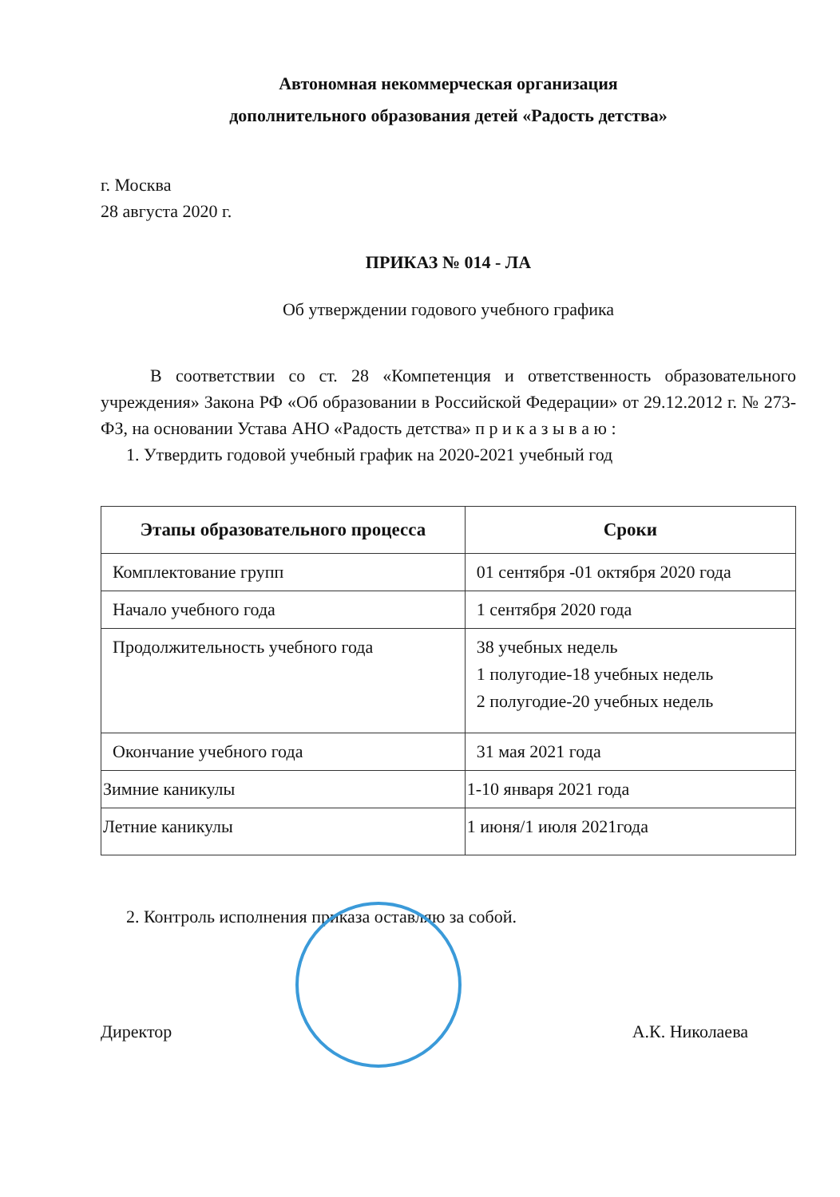Автономная некоммерческая организация
дополнительного образования детей «Радость детства»
г. Москва
28 августа 2020 г.
ПРИКАЗ № 014 - ЛА
Об утверждении годового учебного графика
В соответствии со ст. 28 «Компетенция и ответственность образовательного учреждения» Закона РФ «Об образовании в Российской Федерации» от 29.12.2012 г. № 273-ФЗ, на основании Устава АНО «Радость детства» п р и к а з ы в а ю :
1. Утвердить годовой учебный график на 2020-2021 учебный год
| Этапы образовательного процесса | Сроки |
| --- | --- |
| Комплектование групп | 01 сентября -01 октября 2020 года |
| Начало учебного года | 1 сентября 2020 года |
| Продолжительность учебного года | 38 учебных недель 1 полугодие-18 учебных недель 2 полугодие-20 учебных недель |
| Окончание учебного года | 31 мая 2021 года |
| Зимние каникулы | 1-10 января 2021 года |
| Летние каникулы | 1 июня/1 июля 2021года |
2. Контроль исполнения приказа оставляю за собой.
Директор А.К. Николаева